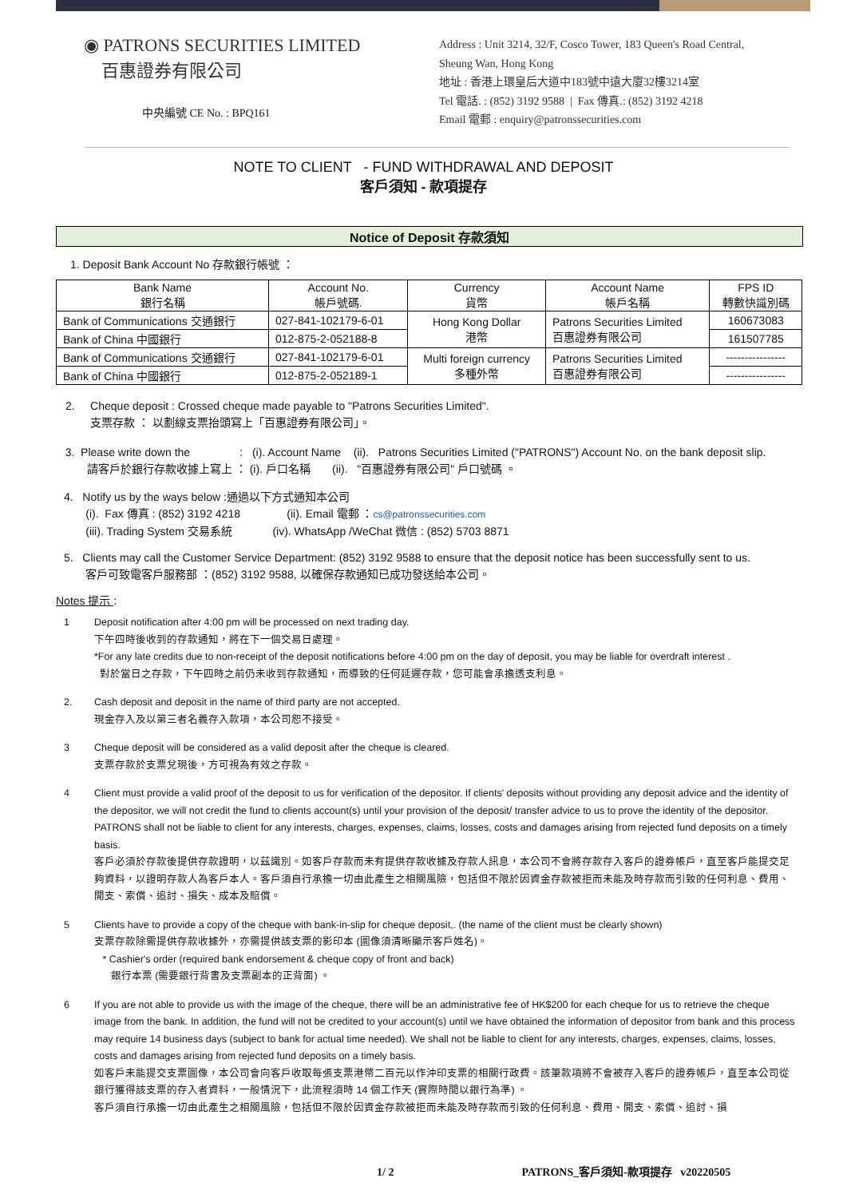◉ PATRONS SECURITIES LIMITED
百惠證券有限公司
中央編號 CE No. : BPQ161
Address : Unit 3214, 32/F, Cosco Tower, 183 Queen's Road Central,
Sheung Wan, Hong Kong
地址 : 香港上環皇后大道中183號中遠大廈32樓3214室
Tel 電話. : (852) 3192 9588 | Fax 傳真.: (852) 3192 4218
Email 電郵 : enquiry@patronssecurities.com
NOTE TO CLIENT - FUND WITHDRAWAL AND DEPOSIT
客戶須知 - 款項提存
Notice of Deposit 存款須知
1. Deposit Bank Account No 存款銀行帳號 ：
| Bank Name 銀行名稱 | Account No. 帳戶號碼. | Currency 貨幣 | Account Name 帳戶名稱 | FPS ID 轉數快識別碼 |
| --- | --- | --- | --- | --- |
| Bank of Communications 交通銀行 | 027-841-102179-6-01 | Hong Kong Dollar 港幣 | Patrons Securities Limited 百惠證券有限公司 | 160673083 |
| Bank of China 中國銀行 | 012-875-2-052188-8 | | | 161507785 |
| Bank of Communications 交通銀行 | 027-841-102179-6-01 | Multi foreign currency 多種外幣 | Patrons Securities Limited 百惠證券有限公司 | ---------------- |
| Bank of China 中國銀行 | 012-875-2-052189-1 | | | ---------------- |
2. Cheque deposit : Crossed cheque made payable to "Patrons Securities Limited".
支票存款 ： 以劃線支票抬頭寫上「百惠證券有限公司」。
3. Please write down the : (i). Account Name (ii). Patrons Securities Limited ("PATRONS") Account No. on the bank deposit slip.
請客戶於銀行存款收據上寫上 ： (i). 戶口名稱 (ii). "百惠證券有限公司" 戶口號碼 。
4. Notify us by the ways below :通過以下方式通知本公司
(i). Fax 傳真 : (852) 3192 4218 (ii). Email 電郵 ：cs@patronssecurities.com
(iii). Trading System 交易系統 (iv). WhatsApp /WeChat 微信 : (852) 5703 8871
5. Clients may call the Customer Service Department: (852) 3192 9588 to ensure that the deposit notice has been successfully sent to us.
客戶可致電客戶服務部 ：(852) 3192 9588, 以確保存款通知已成功發送給本公司。
Notes 提示 :
1 Deposit notification after 4:00 pm will be processed on next trading day.
下午四時後收到的存款通知，將在下一個交易日處理。
*For any late credits due to non-receipt of the deposit notifications before 4:00 pm on the day of deposit, you may be liable for overdraft interest .
對於當日之存款，下午四時之前仍未收到存款通知，而導致的任何延遲存款，您可能會承擔透支利息。
2. Cash deposit and deposit in the name of third party are not accepted.
現金存入及以第三者名義存入款項，本公司恕不接受。
3 Cheque deposit will be considered as a valid deposit after the cheque is cleared.
支票存款於支票兌現後，方可視為有效之存款。
4 Client must provide a valid proof of the deposit to us for verification of the depositor. If clients' deposits without providing any deposit advice and the identity of the depositor, we will not credit the fund to clients account(s) until your provision of the deposit/ transfer advice to us to prove the identity of the depositor. PATRONS shall not be liable to client for any interests, charges, expenses, claims, losses, costs and damages arising from rejected fund deposits on a timely basis.
客戶必須於存款後提供存款證明，以茲識別。如客戶存款而未有提供存款收據及存款人訊息，本公司不會將存款存入客戶的證券帳戶，直至客戶能提交足夠資料，以證明存款人為客戶本人。客戶須自行承擔一切由此產生之相關風險，包括但不限於因資金存款被拒而未能及時存款而引致的任何利息、費用、開支、索償、追討、損失、成本及賠償。
5 Clients have to provide a copy of the cheque with bank-in-slip for cheque deposit,. (the name of the client must be clearly shown)
支票存款除需提供存款收據外，亦需提供該支票的影印本 (圖像須清晰顯示客戶姓名)。
* Cashier's order (required bank endorsement & cheque copy of front and back)
銀行本票 (需要銀行背書及支票副本的正背面) 。
6 If you are not able to provide us with the image of the cheque, there will be an administrative fee of HK$200 for each cheque for us to retrieve the cheque image from the bank. In addition, the fund will not be credited to your account(s) until we have obtained the information of depositor from bank and this process may require 14 business days (subject to bank for actual time needed). We shall not be liable to client for any interests, charges, expenses, claims, losses, costs and damages arising from rejected fund deposits on a timely basis.
如客戶未能提交支票圖像，本公司會向客戶收取每張支票港幣二百元以作沖印支票的相關行政費。該筆款項將不會被存入客戶的證券帳戶，直至本公司從銀行獲得該支票的存入者資料，一般情況下，此流程須時 14 個工作天 (實際時間以銀行為準) 。
客戶須自行承擔一切由此產生之相關風險，包括但不限於因資金存款被拒而未能及時存款而引致的任何利息、費用、開支、索償、追討、損
1/ 2 PATRONS_客戶須知-款項提存 v20220505